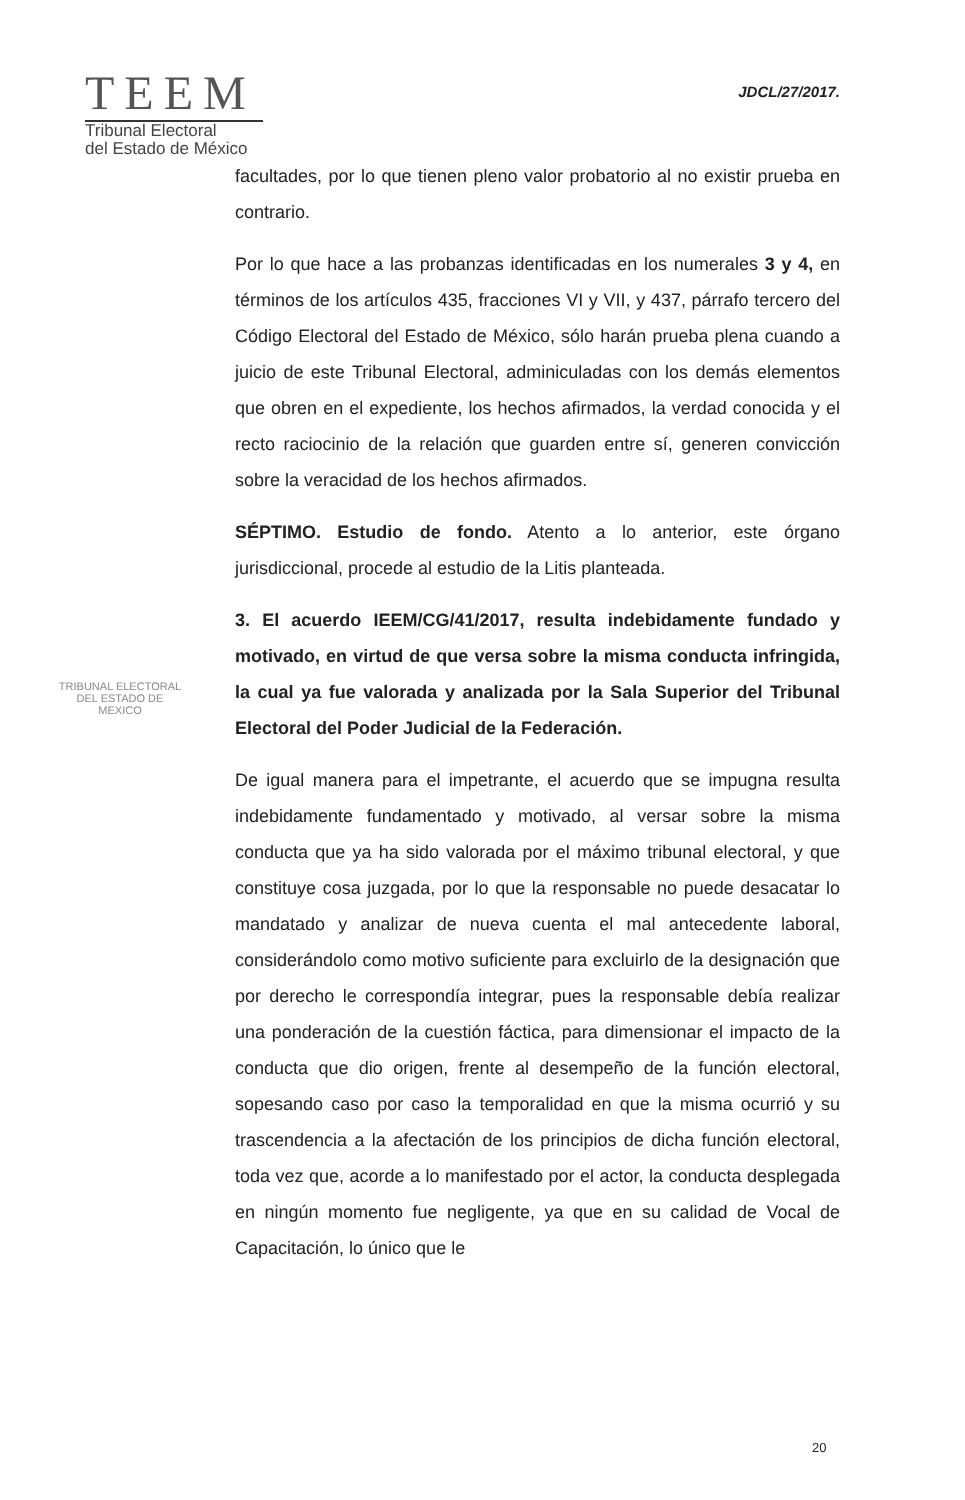TEEM
Tribunal Electoral
del Estado de México
JDCL/27/2017.
facultades, por lo que tienen pleno valor probatorio al no existir prueba en contrario.
Por lo que hace a las probanzas identificadas en los numerales 3 y 4, en términos de los artículos 435, fracciones VI y VII, y 437, párrafo tercero del Código Electoral del Estado de México, sólo harán prueba plena cuando a juicio de este Tribunal Electoral, adminiculadas con los demás elementos que obren en el expediente, los hechos afirmados, la verdad conocida y el recto raciocinio de la relación que guarden entre sí, generen convicción sobre la veracidad de los hechos afirmados.
SÉPTIMO. Estudio de fondo. Atento a lo anterior, este órgano jurisdiccional, procede al estudio de la Litis planteada.
3. El acuerdo IEEM/CG/41/2017, resulta indebidamente fundado y motivado, en virtud de que versa sobre la misma conducta infringida, la cual ya fue valorada y analizada por la Sala Superior del Tribunal Electoral del Poder Judicial de la Federación.
De igual manera para el impetrante, el acuerdo que se impugna resulta indebidamente fundamentado y motivado, al versar sobre la misma conducta que ya ha sido valorada por el máximo tribunal electoral, y que constituye cosa juzgada, por lo que la responsable no puede desacatar lo mandatado y analizar de nueva cuenta el mal antecedente laboral, considerándolo como motivo suficiente para excluirlo de la designación que por derecho le correspondía integrar, pues la responsable debía realizar una ponderación de la cuestión fáctica, para dimensionar el impacto de la conducta que dio origen, frente al desempeño de la función electoral, sopesando caso por caso la temporalidad en que la misma ocurrió y su trascendencia a la afectación de los principios de dicha función electoral, toda vez que, acorde a lo manifestado por el actor, la conducta desplegada en ningún momento fue negligente, ya que en su calidad de Vocal de Capacitación, lo único que le
TRIBUNAL ELECTORAL
DEL ESTADO DE
MEXICO
20